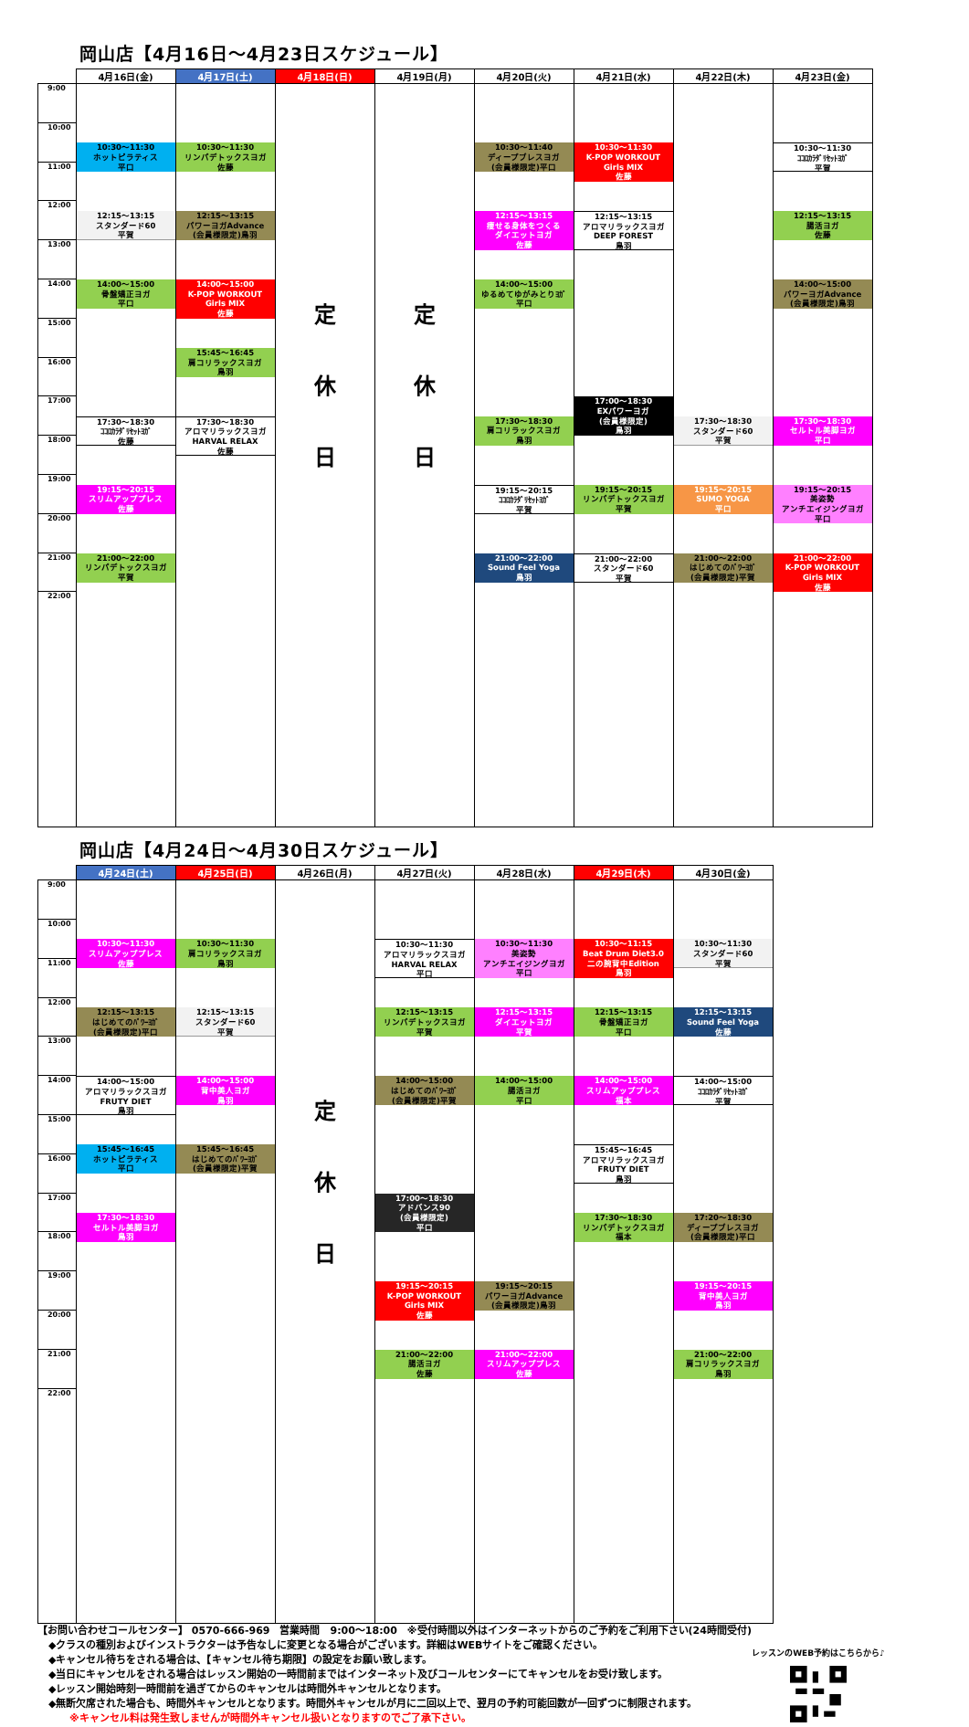岡山店【4月16日～4月23日スケジュール】
| | 4月16日(金) | 4月17日(土) | 4月18日(日) | 4月19日(月) | 4月20日(火) | 4月21日(水) | 4月22日(木) | 4月23日(金) |
| --- | --- | --- | --- | --- | --- | --- | --- | --- |
| 9:00 10:00 11:00 12:00 13:00 14:00 15:00 16:00 17:00 18:00 19:00 20:00 21:00 22:00 | 10:30～11:30 ホットピラティス 平口 12:15～13:15 スタンダード60 平賀 14:00～15:00 骨盤矯正ヨガ 平口 17:30～18:30 ｺｺﾛｶﾗﾀﾞﾘｾｯﾄﾖｶﾞ 佐藤 19:15～20:15 スリムアッププレス 佐藤 21:00～22:00 リンパデトックスヨガ 平賀 | 10:30～11:30 リンパデトックスヨガ 佐藤 12:15～13:15 パワーヨガAdvance (会員様限定)鳥羽 14:00～15:00 K-POP WORKOUT Girls MIX 佐藤 15:45～16:45 肩コリラックスヨガ 鳥羽 17:30～18:30 アロマリラックスヨガ HARVAL RELAX 佐藤 | 定 休 日 | 定 休 日 | 10:30～11:40 ディープブレスヨガ (会員様限定)平口 12:15～13:15 痩せる身体をつくる ダイエットヨガ 佐藤 14:00～15:00 ゆるめてゆがみとりﾖｶﾞ 平口 17:30～18:30 肩コリラックスヨガ 鳥羽 19:15～20:15 ｺｺﾛｶﾗﾀﾞﾘｾｯﾄﾖｶﾞ 平賀 21:00～22:00 Sound Feel Yoga 鳥羽 | 10:30～11:30 K-POP WORKOUT Girls MIX 佐藤 12:15～13:15 アロマリラックスヨガ DEEP FOREST 鳥羽 17:00～18:30 EXパワーヨガ (会員様限定) 鳥羽 19:15～20:15 リンパデトックスヨガ 平賀 21:00～22:00 スタンダード60 平賀 | 17:30～18:30 スタンダード60 平賀 19:15～20:15 SUMO YOGA 平口 21:00～22:00 はじめてのﾊﾟﾜｰﾖｶﾞ (会員様限定)平賀 | 10:30～11:30 ｺｺﾛｶﾗﾀﾞﾘｾｯﾄﾖｶﾞ 平賀 12:15～13:15 腸活ヨガ 佐藤 14:00～15:00 パワーヨガAdvance (会員様限定)鳥羽 17:30～18:30 セルトル美脚ヨガ 平口 19:15～20:15 美姿勢 アンチエイジングヨガ 平口 21:00～22:00 K-POP WORKOUT Girls MIX 佐藤 |
岡山店【4月24日～4月30日スケジュール】
| | 4月24日(土) | 4月25日(日) | 4月26日(月) | 4月27日(火) | 4月28日(水) | 4月29日(木) | 4月30日(金) |
| --- | --- | --- | --- | --- | --- | --- | --- |
| 9:00 10:00 11:00 12:00 13:00 14:00 15:00 16:00 17:00 18:00 19:00 20:00 21:00 22:00 | 10:30～11:30 スリムアッププレス 佐藤 12:15～13:15 はじめてのﾊﾟﾜｰﾖｶﾞ (会員様限定)平口 14:00～15:00 アロマリラックスヨガ FRUTY DIET 鳥羽 15:45～16:45 ホットピラティス 平口 17:30～18:30 セルトル美脚ヨガ 鳥羽 | 10:30～11:30 肩コリラックスヨガ 鳥羽 12:15～13:15 スタンダード60 平賀 14:00～15:00 背中美人ヨガ 鳥羽 15:45～16:45 はじめてのﾊﾟﾜｰﾖｶﾞ (会員様限定)平賀 | 定 休 日 | 10:30～11:30 アロマリラックスヨガ HARVAL RELAX 平口 12:15～13:15 リンパデトックスヨガ 平賀 14:00～15:00 はじめてのﾊﾟﾜｰﾖｶﾞ (会員様限定)平賀 17:00～18:30 アドバンス90 (会員様限定) 平口 19:15～20:15 K-POP WORKOUT Girls MIX 佐藤 21:00～22:00 腸活ヨガ 佐藤 | 10:30～11:30 美姿勢 アンチエイジングヨガ 平口 12:15～13:15 ダイエットヨガ 平賀 14:00～15:00 腸活ヨガ 平口 19:15～20:15 パワーヨガAdvance (会員様限定)鳥羽 21:00～22:00 スリムアッププレス 佐藤 | 10:30～11:15 Beat Drum Diet3.0 二の腕背中Edition 鳥羽 12:15～13:15 骨盤矯正ヨガ 平口 14:00～15:00 スリムアッププレス 福本 15:45～16:45 アロマリラックスヨガ FRUTY DIET 鳥羽 17:30～18:30 リンパデトックスヨガ 福本 | 10:30～11:30 スタンダード60 平賀 12:15～13:15 Sound Feel Yoga 佐藤 14:00～15:00 ｺｺﾛｶﾗﾀﾞﾘｾｯﾄﾖｶﾞ 平賀 17:20～18:30 ディープブレスヨガ (会員様限定)平口 19:15～20:15 背中美人ヨガ 鳥羽 21:00～22:00 肩コリラックスヨガ 鳥羽 |
【お問い合わせコールセンター】 0570-666-969　営業時間　9:00～18:00　※受付時間以外はインターネットからのご予約をご利用下さい(24時間受付)
◆クラスの種別およびインストラクターは予告なしに変更となる場合がございます。詳細はWEBサイトをご確認ください。
◆キャンセル待ちをされる場合は、【キャンセル待ち期限】の設定をお願い致します。
◆当日にキャンセルをされる場合はレッスン開始の一時間前まではインターネット及びコールセンターにてキャンセルをお受け致します。
◆レッスン開始時刻一時間前を過ぎてからのキャンセルは時間外キャンセルとなります。
◆無断欠席された場合も、時間外キャンセルとなります。時間外キャンセルが月に二回以上で、翌月の予約可能回数が一回ずつに制限されます。
※キャンセル料は発生致しませんが時間外キャンセル扱いとなりますのでご了承下さい。
レッスンのWEB予約はこちらから♪